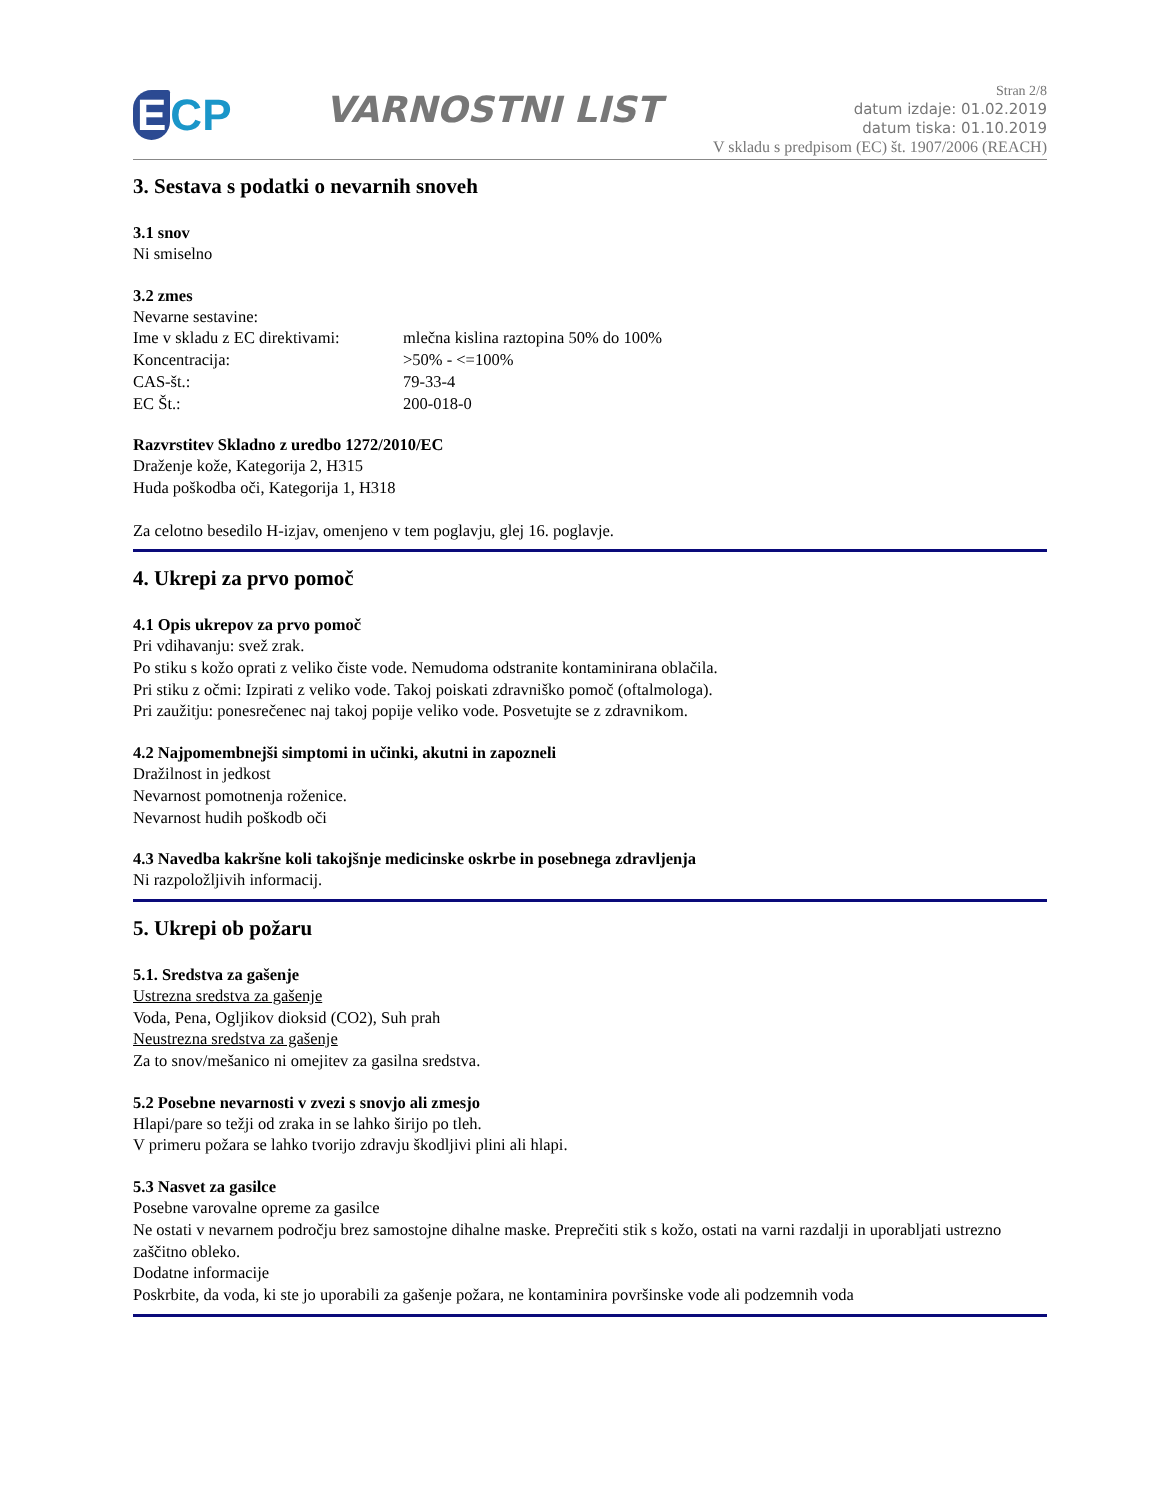E CP
VARNOSTNI LIST
Stran 2/8
datum izdaje: 01.02.2019
datum tiska: 01.10.2019
V skladu s predpisom (EC) št. 1907/2006 (REACH)
3. Sestava s podatki o nevarnih snoveh
3.1 snov
Ni smiselno
3.2 zmes
Nevarne sestavine:
| Ime v skladu z EC direktivami: | mlečna kislina raztopina 50% do 100% |
| Koncentracija: | >50% - <=100% |
| CAS-št.: | 79-33-4 |
| EC Št.: | 200-018-0 |
Razvrstitev Skladno z uredbo 1272/2010/EC
Draženje kože, Kategorija 2, H315
Huda poškodba oči, Kategorija 1, H318
Za celotno besedilo H-izjav, omenjeno v tem poglavju, glej 16. poglavje.
4. Ukrepi za prvo pomoč
4.1 Opis ukrepov za prvo pomoč
Pri vdihavanju: svež zrak.
Po stiku s kožo oprati z veliko čiste vode. Nemudoma odstranite kontaminirana oblačila.
Pri stiku z očmi: Izpirati z veliko vode. Takoj poiskati zdravniško pomoč (oftalmologa).
Pri zaužitju: ponesrečenec naj takoj popije veliko vode. Posvetujte se z zdravnikom.
4.2 Najpomembnejši simptomi in učinki, akutni in zapozneli
Dražilnost in jedkost
Nevarnost pomotnenja roženice.
Nevarnost hudih poškodb oči
4.3 Navedba kakršne koli takojšnje medicinske oskrbe in posebnega zdravljenja
Ni razpoložljivih informacij.
5. Ukrepi ob požaru
5.1. Sredstva za gašenje
Ustrezna sredstva za gašenje
Voda, Pena, Ogljikov dioksid (CO2), Suh prah
Neustrezna sredstva za gašenje
Za to snov/mešanico ni omejitev za gasilna sredstva.
5.2 Posebne nevarnosti v zvezi s snovjo ali zmesjo
Hlapi/pare so težji od zraka in se lahko širijo po tleh.
V primeru požara se lahko tvorijo zdravju škodljivi plini ali hlapi.
5.3 Nasvet za gasilce
Posebne varovalne opreme za gasilce
Ne ostati v nevarnem področju brez samostojne dihalne maske. Preprečiti stik s kožo, ostati na varni razdalji in uporabljati ustrezno zaščitno obleko.
Dodatne informacije
Poskrbite, da voda, ki ste jo uporabili za gašenje požara, ne kontaminira površinske vode ali podzemnih voda